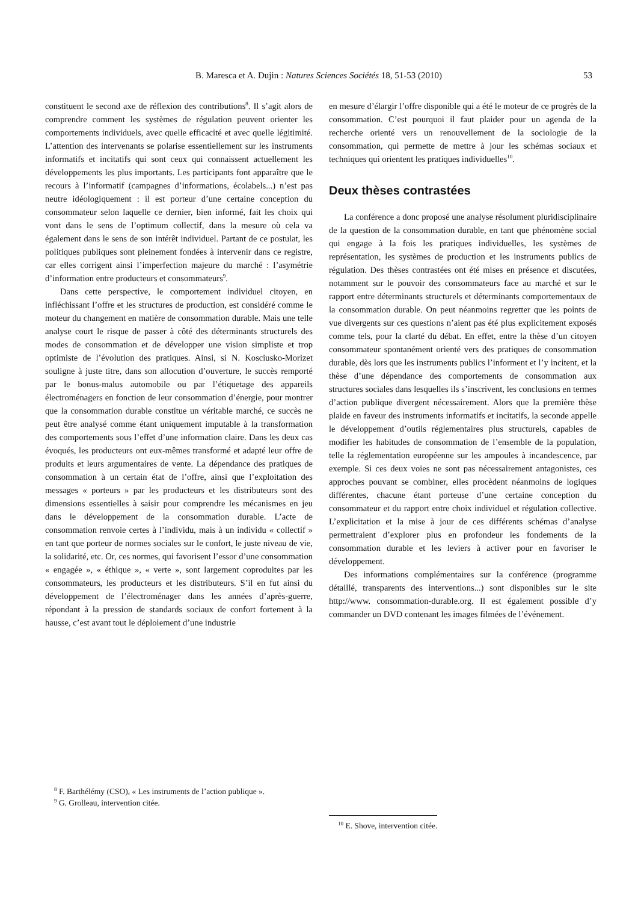B. Maresca et A. Dujin : Natures Sciences Sociétés 18, 51-53 (2010)
53
constituent le second axe de réflexion des contributions<sup>8</sup>. Il s’agit alors de comprendre comment les systèmes de régulation peuvent orienter les comportements individuels, avec quelle efficacité et avec quelle légitimité. L’attention des intervenants se polarise essentiellement sur les instruments informatifs et incitatifs qui sont ceux qui connaissent actuellement les développements les plus importants. Les participants font apparaître que le recours à l’informatif (campagnes d’informations, écolabels...) n’est pas neutre idéologiquement : il est porteur d’une certaine conception du consommateur selon laquelle ce dernier, bien informé, fait les choix qui vont dans le sens de l’optimum collectif, dans la mesure où cela va également dans le sens de son intérêt individuel. Partant de ce postulat, les politiques publiques sont pleinement fondées à intervenir dans ce registre, car elles corrigent ainsi l’imperfection majeure du marché : l’asymétrie d’information entre producteurs et consommateurs<sup>9</sup>.
Dans cette perspective, le comportement individuel citoyen, en infléchissant l’offre et les structures de production, est considéré comme le moteur du changement en matière de consommation durable. Mais une telle analyse court le risque de passer à côté des déterminants structurels des modes de consommation et de développer une vision simpliste et trop optimiste de l’évolution des pratiques. Ainsi, si N. Kosciusko-Morizet souligne à juste titre, dans son allocution d’ouverture, le succès remporté par le bonus-malus automobile ou par l’étiquetage des appareils électroménagers en fonction de leur consommation d’énergie, pour montrer que la consommation durable constitue un véritable marché, ce succès ne peut être analysé comme étant uniquement imputable à la transformation des comportements sous l’effet d’une information claire. Dans les deux cas évoqués, les producteurs ont eux-mêmes transformé et adapté leur offre de produits et leurs argumentaires de vente. La dépendance des pratiques de consommation à un certain état de l’offre, ainsi que l’exploitation des messages « porteurs » par les producteurs et les distributeurs sont des dimensions essentielles à saisir pour comprendre les mécanismes en jeu dans le développement de la consommation durable. L’acte de consommation renvoie certes à l’individu, mais à un individu « collectif » en tant que porteur de normes sociales sur le confort, le juste niveau de vie, la solidarité, etc. Or, ces normes, qui favorisent l’essor d’une consommation « engagée », « éthique », « verte », sont largement coproduites par les consommateurs, les producteurs et les distributeurs. S’il en fut ainsi du développement de l’électroménager dans les années d’après-guerre, répondant à la pression de standards sociaux de confort fortement à la hausse, c’est avant tout le déploiement d’une industrie
en mesure d’élargir l’offre disponible qui a été le moteur de ce progrès de la consommation. C’est pourquoi il faut plaider pour un agenda de la recherche orienté vers un renouvellement de la sociologie de la consommation, qui permette de mettre à jour les schémas sociaux et techniques qui orientent les pratiques individuelles<sup>10</sup>.
Deux thèses contrastées
La conférence a donc proposé une analyse résolument pluridisciplinaire de la question de la consommation durable, en tant que phénomène social qui engage à la fois les pratiques individuelles, les systèmes de représentation, les systèmes de production et les instruments publics de régulation. Des thèses contrastées ont été mises en présence et discutées, notamment sur le pouvoir des consommateurs face au marché et sur le rapport entre déterminants structurels et déterminants comportementaux de la consommation durable. On peut néanmoins regretter que les points de vue divergents sur ces questions n’aient pas été plus explicitement exposés comme tels, pour la clarté du débat. En effet, entre la thèse d’un citoyen consommateur spontanément orienté vers des pratiques de consommation durable, dès lors que les instruments publics l’informent et l’y incitent, et la thèse d’une dépendance des comportements de consommation aux structures sociales dans lesquelles ils s’inscrivent, les conclusions en termes d’action publique divergent nécessairement. Alors que la première thèse plaide en faveur des instruments informatifs et incitatifs, la seconde appelle le développement d’outils réglementaires plus structurels, capables de modifier les habitudes de consommation de l’ensemble de la population, telle la réglementation européenne sur les ampoules à incandescence, par exemple. Si ces deux voies ne sont pas nécessairement antagonistes, ces approches pouvant se combiner, elles procèdent néanmoins de logiques différentes, chacune étant porteuse d’une certaine conception du consommateur et du rapport entre choix individuel et régulation collective. L’explicitation et la mise à jour de ces différents schémas d’analyse permettraient d’explorer plus en profondeur les fondements de la consommation durable et les leviers à activer pour en favoriser le développement.
Des informations complémentaires sur la conférence (programme détaillé, transparents des interventions...) sont disponibles sur le site http://www. consommation-durable.org. Il est également possible d’y commander un DVD contenant les images filmées de l’événement.
<sup>8</sup> F. Barthélémy (CSO), « Les instruments de l’action publique ».
<sup>9</sup> G. Grolleau, intervention citée.
<sup>10</sup> E. Shove, intervention citée.